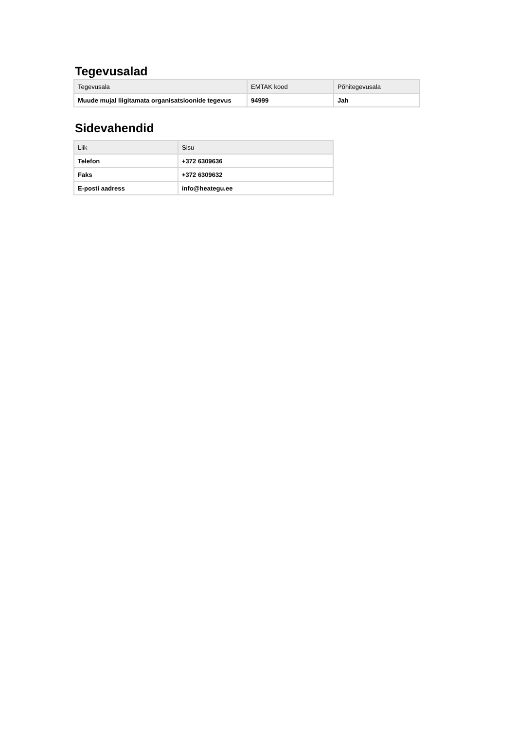Tegevusalad
| Tegevusala | EMTAK kood | Põhitegevusala |
| --- | --- | --- |
| Muude mujal liigitamata organisatsioonide tegevus | 94999 | Jah |
Sidevahendid
| Liik | Sisu |
| --- | --- |
| Telefon | +372 6309636 |
| Faks | +372 6309632 |
| E-posti aadress | info@heategu.ee |